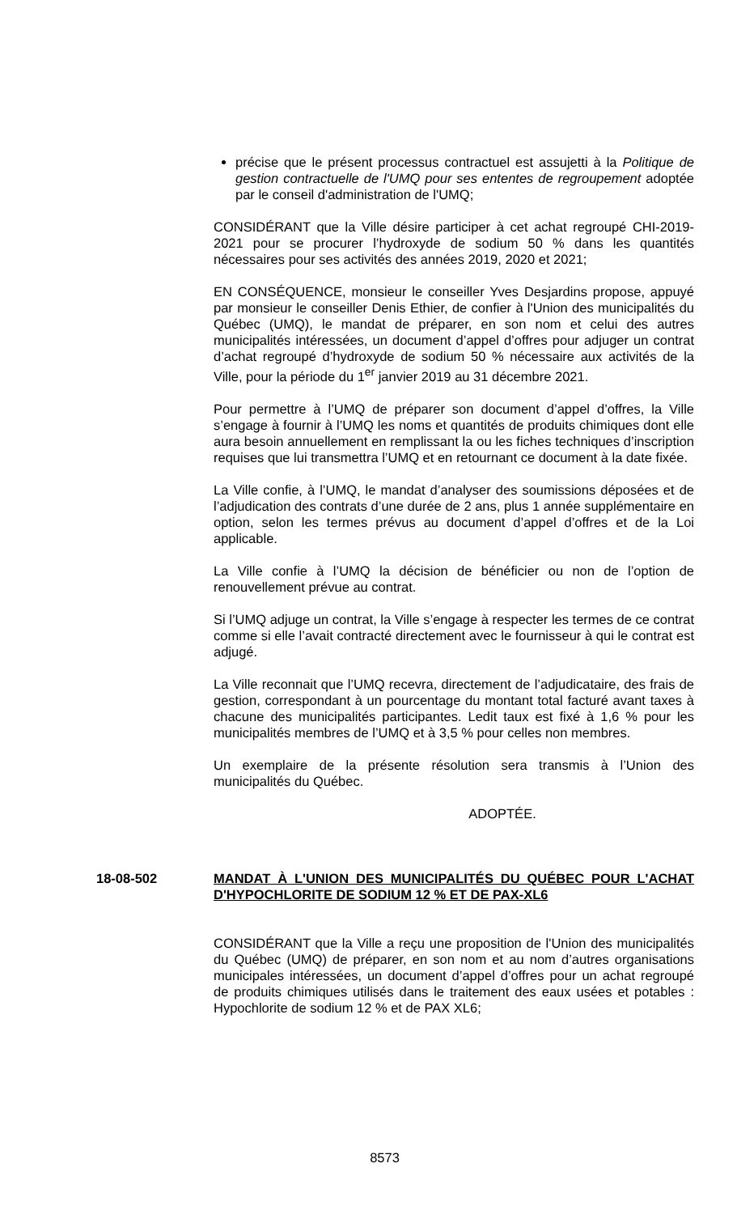précise que le présent processus contractuel est assujetti à la Politique de gestion contractuelle de l'UMQ pour ses ententes de regroupement adoptée par le conseil d'administration de l'UMQ;
CONSIDÉRANT que la Ville désire participer à cet achat regroupé CHI-2019-2021 pour se procurer l’hydroxyde de sodium 50 % dans les quantités nécessaires pour ses activités des années 2019, 2020 et 2021;
EN CONSÉQUENCE, monsieur le conseiller Yves Desjardins propose, appuyé par monsieur le conseiller Denis Ethier, de confier à l'Union des municipalités du Québec (UMQ), le mandat de préparer, en son nom et celui des autres municipalités intéressées, un document d’appel d’offres pour adjuger un contrat d’achat regroupé d’hydroxyde de sodium 50 % nécessaire aux activités de la Ville, pour la période du 1<sup>er</sup> janvier 2019 au 31 décembre 2021.
Pour permettre à l’UMQ de préparer son document d’appel d’offres, la Ville s’engage à fournir à l’UMQ les noms et quantités de produits chimiques dont elle aura besoin annuellement en remplissant la ou les fiches techniques d’inscription requises que lui transmettra l’UMQ et en retournant ce document à la date fixée.
La Ville confie, à l’UMQ, le mandat d’analyser des soumissions déposées et de l’adjudication des contrats d’une durée de 2 ans, plus 1 année supplémentaire en option, selon les termes prévus au document d’appel d’offres et de la Loi applicable.
La Ville confie à l’UMQ la décision de bénéficier ou non de l’option de renouvellement prévue au contrat.
Si l’UMQ adjuge un contrat, la Ville s’engage à respecter les termes de ce contrat comme si elle l’avait contracté directement avec le fournisseur à qui le contrat est adjugé.
La Ville reconnait que l’UMQ recevra, directement de l’adjudicataire, des frais de gestion, correspondant à un pourcentage du montant total facturé avant taxes à chacune des municipalités participantes. Ledit taux est fixé à 1,6 % pour les municipalités membres de l’UMQ et à 3,5 % pour celles non membres.
Un exemplaire de la présente résolution sera transmis à l’Union des municipalités du Québec.
ADOPTÉE.
18-08-502 MANDAT À L'UNION DES MUNICIPALITÉS DU QUÉBEC POUR L'ACHAT D'HYPOCHLORITE DE SODIUM 12 % ET DE PAX-XL6
CONSIDÉRANT que la Ville a reçu une proposition de l'Union des municipalités du Québec (UMQ) de préparer, en son nom et au nom d’autres organisations municipales intéressées, un document d’appel d’offres pour un achat regroupé de produits chimiques utilisés dans le traitement des eaux usées et potables : Hypochlorite de sodium 12 % et de PAX XL6;
8573